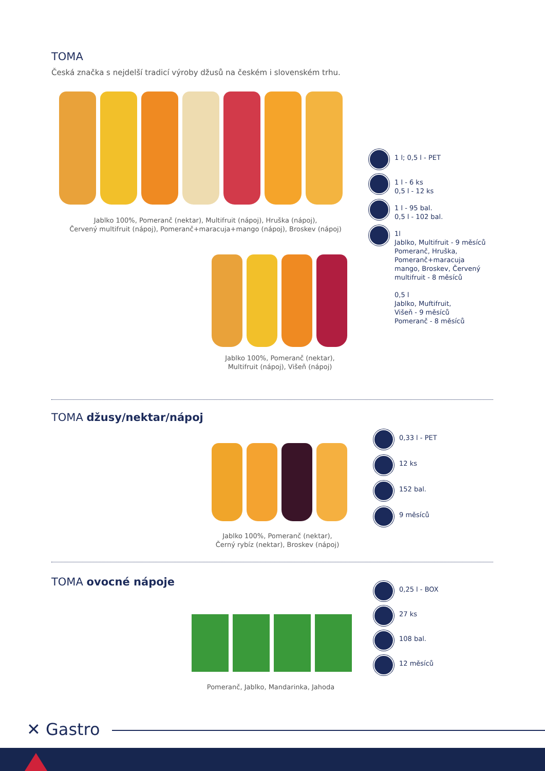TOMA
Česká značka s nejdelší tradicí výroby džusů na českém i slovenském trhu.
Jablko 100%, Pomeranč (nektar), Multifruit (nápoj), Hruška (nápoj),
Červený multifruit (nápoj), Pomeranč+maracuja+mango (nápoj), Broskev (nápoj)
Jablko 100%, Pomeranč (nektar),
Multifruit (nápoj), Višeň (nápoj)
1 l; 0,5 l - PET
1 l - 6 ks
0,5 l - 12 ks
1 l - 95 bal.
0,5 l - 102 bal.
1l
Jablko, Multifruit - 9 měsíců
Pomeranč, Hruška,
Pomeranč+maracuja
mango, Broskev, Červený
multifruit - 8 měsíců
0,5 l
Jablko, Muftifruit,
Višeň - 9 měsíců
Pomeranč - 8 měsíců
TOMA džusy/nektar/nápoj
Jablko 100%, Pomeranč (nektar),
Černý rybíz (nektar), Broskev (nápoj)
0,33 l - PET
12 ks
152 bal.
9 měsíců
TOMA ovocné nápoje
Pomeranč, Jablko, Mandarinka, Jahoda
0,25 l - BOX
27 ks
108 bal.
12 měsíců
✕ Gastro